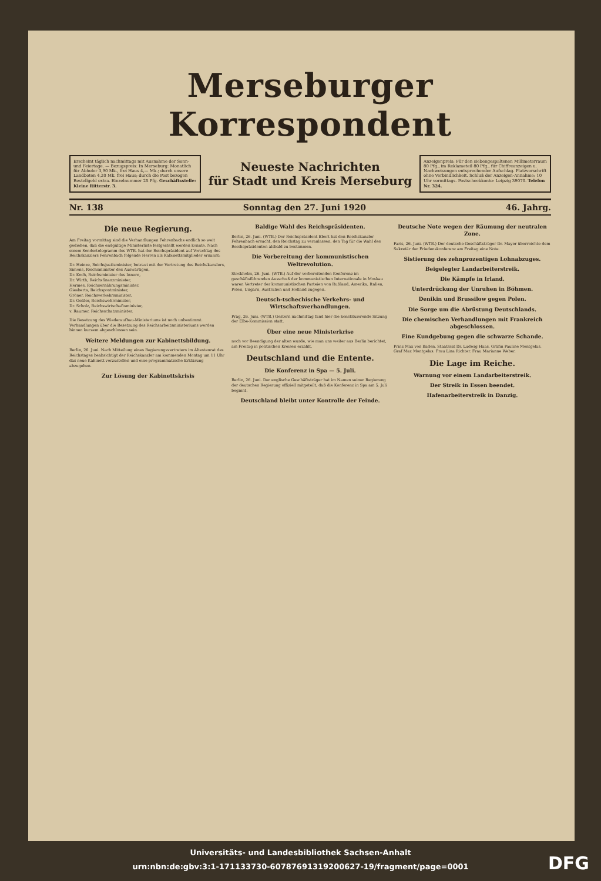Merseburger Korrespondent
Erscheint täglich nachmittags mit Ausnahme der Sonn- und Feiertage. — Bezugspreis: In Merseburg: Monatlich für Abholer 3,90 Mk., frei Haus 4,— Mk.; durch unsere Landboten 4,20 Mk. frei Haus; durch die Post bezogen Bestellgeld extra. Einzelnummer 25 Pfg. Geschäftsstelle: Kleine Ritterstr. 3.
Neueste Nachrichten
für Stadt und Kreis Merseburg
Anzeigenpreis: Für den siebengespaltenen Millimeterraum 80 Pfg., im Reklameteil 80 Pfg., für Chiffreanzeigen u. Nachweisungen entsprechender Aufschlag. Platzvorschrift ohne Verbindlichkeit. Schluß der Anzeigen-Annahme: 10 Uhr vormittags. Postscheckkonto: Leipzig 39070. Telefon Nr. 324.
Nr. 138 Sonntag den 27. Juni 1920 46. Jahrg.
Die neue Regierung.
Am Freitag vormittag sind die Verhandlungen Fehrenbachs endlich so weit gediehen, daß die endgültige Ministerliste festgestellt werden konnte. Nach einem Sondertelegramm des WTB. hat der Reichspräsident auf Vorschlag des Reichskanzlers Fehrenbach folgende Herren als Kabinettsmitglieder ernannt:
Dr. Heinze, Reichsjustizminister, betraut mit der Vertretung des Reichskanzlers,
Simons, Reichsminister des Auswärtigen,
Dr. Koch, Reichsminister des Innern,
Dr. Wirth, Reichsfinanzminister,
Hermes, Reichsernährungsminister,
Giesberts, Reichspostminister,
Gröner, Reichsverkehrsminister,
Dr. Geßler, Reichswehrminister,
Dr. Scholz, Reichswirtschaftsminister,
v. Raumer, Reichsschatzminister.
Die Besetzung des Wiederaufbau-Ministeriums ist noch unbestimmt. Verhandlungen über die Besetzung des Reichsarbeitsministeriums werden binnen kurzem abgeschlossen sein.
Weitere Meldungen zur Kabinettsbildung.
Berlin, 26. Juni. Nach Mitteilung eines Regierungsvertreters im Ältestenrat des Reichstages beabsichtigt der Reichskanzler am kommenden Montag um 11 Uhr das neue Kabinett vorzustellen und eine programmatische Erklärung abzugeben.
Zur Lösung der Kabinettskrisis
Baldige Wahl des Reichspräsidenten.
Berlin, 26. Juni. (WTB.) Der Reichspräsident Ebert hat den Reichskanzler Fehrenbach ersucht, den Reichstag zu veranlassen, den Tag für die Wahl des Reichspräsidenten alsbald zu bestimmen.
Die Vorbereitung der kommunistischen Weltrevolution.
Stockholm, 26. Juni. (WTB.) Auf der vorbereitenden Konferenz im geschäftsführenden Ausschuß der kommunistischen Internationale in Moskau waren Vertreter der kommunistischen Parteien von Rußland, Amerika, Italien, Polen, Ungarn, Australien und Holland zugegen.
Deutsch-tschechische Verkehrs- und Wirtschaftsverhandlungen.
Prag, 26. Juni. (WTB.) Gestern nachmittag fand hier die konstituierende Sitzung der Elbe-Kommission statt.
Über eine neue Ministerkrise
noch vor Beendigung der alten wurde, wie man uns weiter aus Berlin berichtet, am Freitag in politischen Kreisen erzählt.
Deutschland und die Entente.
Die Konferenz in Spa — 5. Juli.
Berlin, 26. Juni. Der englische Geschäftsträger hat im Namen seiner Regierung der deutschen Regierung offiziell mitgeteilt, daß die Konferenz in Spa am 5. Juli beginnt.
Deutschland bleibt unter Kontrolle der Feinde.
Deutsche Note wegen der Räumung der neutralen Zone.
Paris, 26. Juni. (WTB.) Der deutsche Geschäftsträger Dr. Mayer überreichte dem Sekretär der Friedenskonferenz am Freitag eine Note.
Sistierung des zehnprozentigen Lohnabzuges.
Beigelegter Landarbeiterstreik.
Die Kämpfe in Irland.
Unterdrückung der Unruhen in Böhmen.
Denikin und Brussilow gegen Polen.
Die Sorge um die Abrüstung Deutschlands.
Die chemischen Verhandlungen mit Frankreich abgeschlossen.
Eine Kundgebung gegen die schwarze Schande.
Prinz Max von Baden. Staatsrat Dr. Ludwig Haas. Gräfin Pauline Montgelas. Graf Max Montgelas. Frau Lina Richter. Frau Marianne Weber.
Die Lage im Reiche.
Warnung vor einem Landarbeiterstreik.
Der Streik in Essen beendet.
Hafenarbeiterstreik in Danzig.
Universitäts- und Landesbibliothek Sachsen-Anhalt
urn:nbn:de:gbv:3:1-171133730-60787691319200627-19/fragment/page=0001
DFG